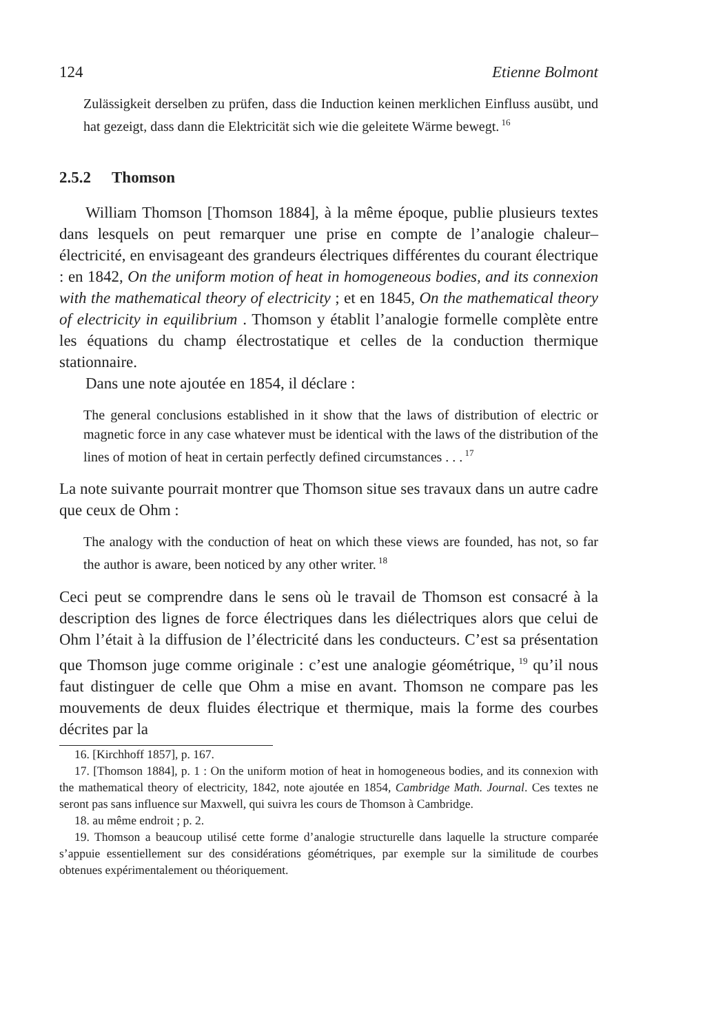124 Etienne Bolmont
Zulässigkeit derselben zu prüfen, dass die Induction keinen merklichen Einfluss ausübt, und hat gezeigt, dass dann die Elektricität sich wie die geleitete Wärme bewegt.<sup>16</sup>
2.5.2 Thomson
William Thomson [Thomson 1884], à la même époque, publie plusieurs textes dans lesquels on peut remarquer une prise en compte de l’analogie chaleur–électricité, en envisageant des grandeurs électriques différentes du courant électrique : en 1842, On the uniform motion of heat in homogeneous bodies, and its connexion with the mathematical theory of electricity ; et en 1845, On the mathematical theory of electricity in equilibrium . Thomson y établit l’analogie formelle complète entre les équations du champ électrostatique et celles de la conduction thermique stationnaire.
Dans une note ajoutée en 1854, il déclare :
The general conclusions established in it show that the laws of distribution of electric or magnetic force in any case whatever must be identical with the laws of the distribution of the lines of motion of heat in certain perfectly defined circumstances . . .<sup>17</sup>
La note suivante pourrait montrer que Thomson situe ses travaux dans un autre cadre que ceux de Ohm :
The analogy with the conduction of heat on which these views are founded, has not, so far the author is aware, been noticed by any other writer.<sup>18</sup>
Ceci peut se comprendre dans le sens où le travail de Thomson est consacré à la description des lignes de force électriques dans les diélectriques alors que celui de Ohm l’était à la diffusion de l’électricité dans les conducteurs. C’est sa présentation que Thomson juge comme originale : c’est une analogie géométrique,<sup>19</sup> qu’il nous faut distinguer de celle que Ohm a mise en avant. Thomson ne compare pas les mouvements de deux fluides électrique et thermique, mais la forme des courbes décrites par la
16. [Kirchhoff 1857], p. 167.
17. [Thomson 1884], p. 1 : On the uniform motion of heat in homogeneous bodies, and its connexion with the mathematical theory of electricity, 1842, note ajoutée en 1854, Cambridge Math. Journal. Ces textes ne seront pas sans influence sur Maxwell, qui suivra les cours de Thomson à Cambridge.
18. au même endroit ; p. 2.
19. Thomson a beaucoup utilisé cette forme d’analogie structurelle dans laquelle la structure comparée s’appuie essentiellement sur des considérations géométriques, par exemple sur la similitude de courbes obtenues expérimentalement ou théoriquement.